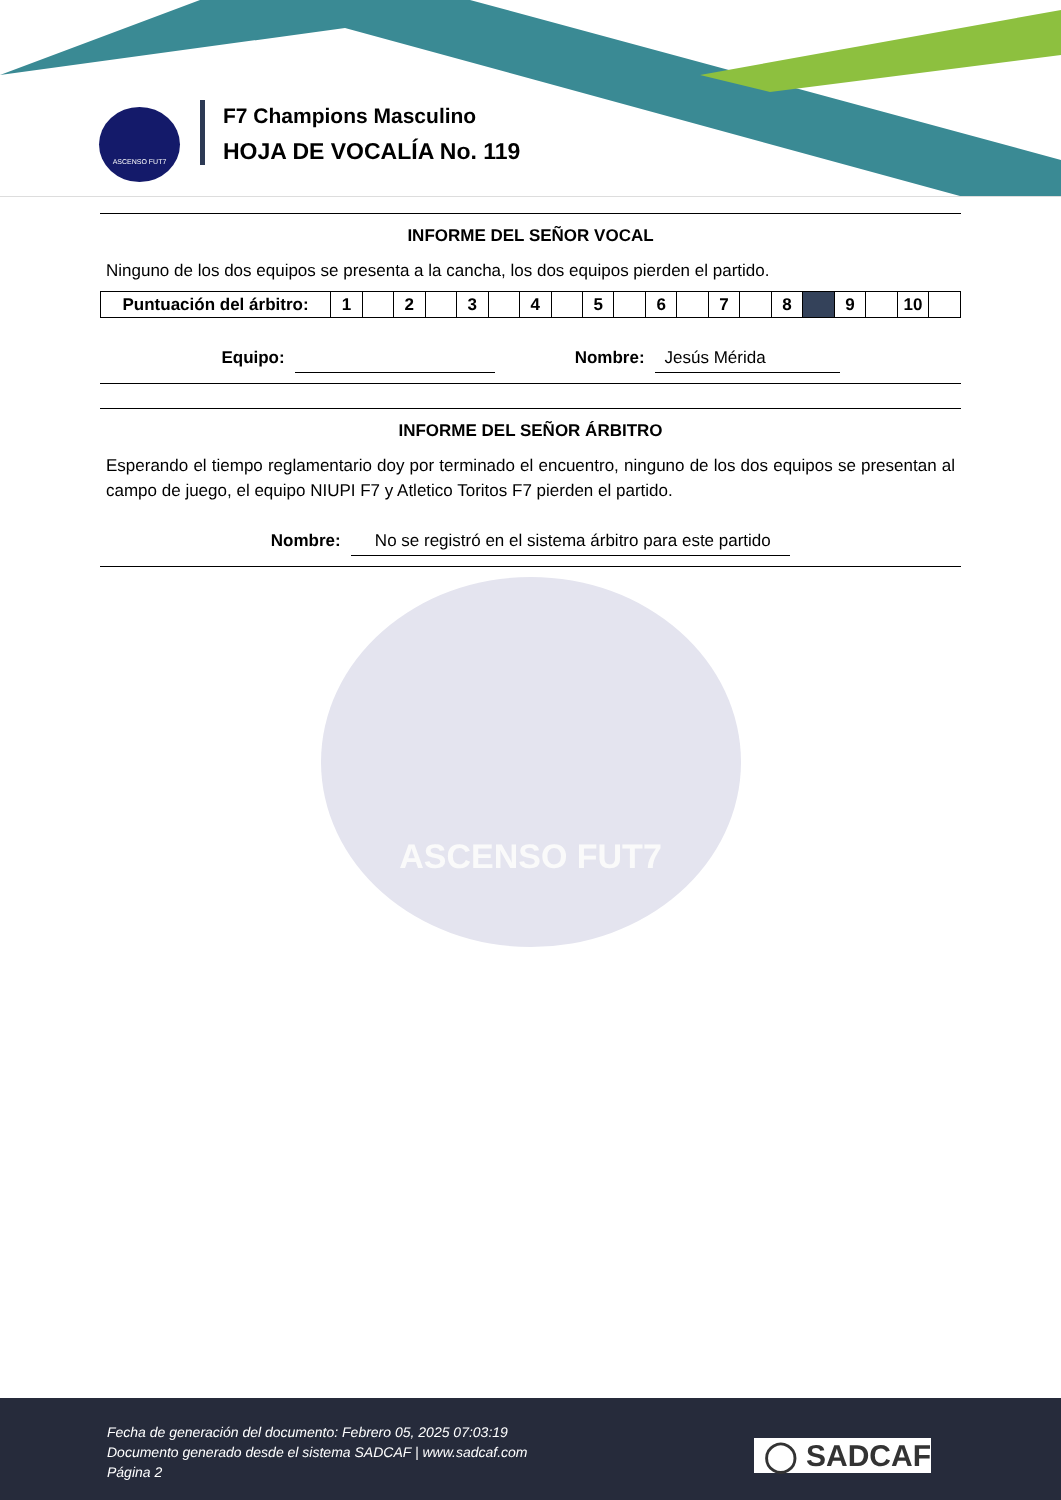ASCENSO FUT7
F7 Champions Masculino
HOJA DE VOCALÍA No. 119
INFORME DEL SEÑOR VOCAL
Ninguno de los dos equipos se presenta a la cancha, los dos equipos pierden el partido.
| Puntuación del árbitro: | 1 | | 2 | | 3 | | 4 | | 5 | | 6 | | 7 | | 8 | | 9 | | 10 | |
Equipo: Nombre: Jesús Mérida
INFORME DEL SEÑOR ÁRBITRO
Esperando el tiempo reglamentario doy por terminado el encuentro, ninguno de los dos equipos se presentan al campo de juego, el equipo NIUPI F7 y Atletico Toritos F7 pierden el partido.
Nombre: No se registró en el sistema árbitro para este partido
ASCENSO FUT7
Fecha de generación del documento: Febrero 05, 2025 07:03:19
Documento generado desde el sistema SADCAF | www.sadcaf.com
Página 2
◯ SADCAF